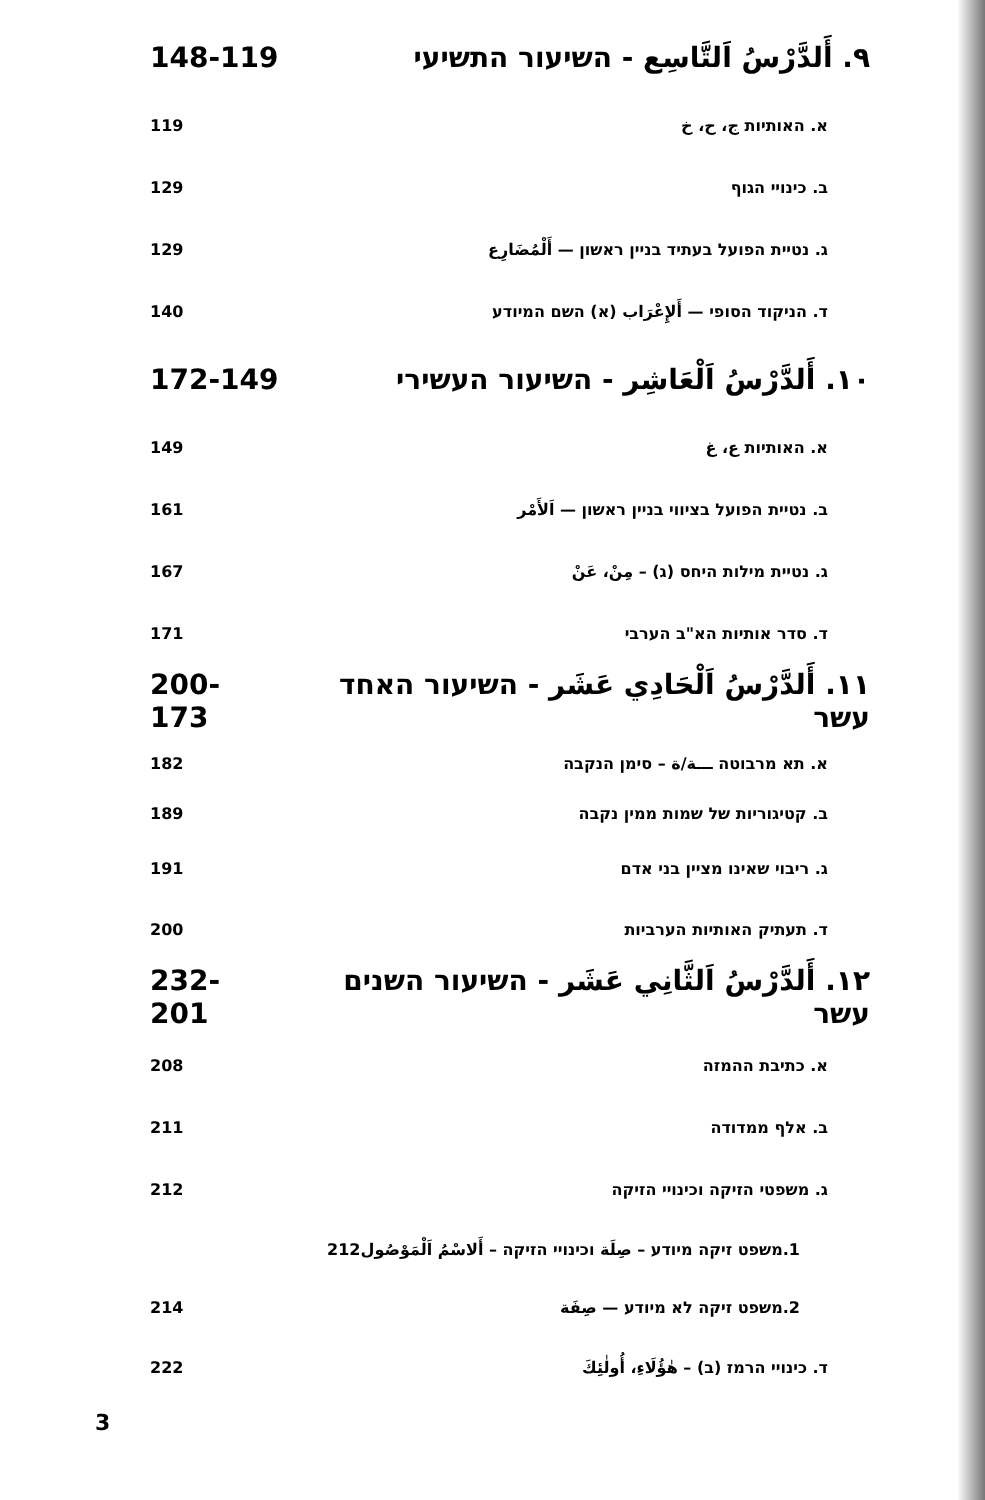٩. أَلدَّرْسُ اَلتَّاسِع - השיעור התשיעי 148-119
א. האותיות ج، ح، خ 119
ב. כינויי הגוף 129
ג. נטיית הפועל בעתיד בניין ראשון — أَلْمُضَارِع 129
ד. הניקוד הסופי — أَلإِعْرَاب (א) השם המיודע 140
١٠. أَلدَّرْسُ اَلْعَاشِر - השיעור העשירי 172-149
א. האותיות ع، غ 149
ב. נטיית הפועל בציווי בניין ראשון — اَلأَمْر 161
ג. נטיית מילות היחס (ג) – مِنْ، عَنْ 167
ד. סדר אותיות הא"ב הערבי 171
١١. أَلدَّرْسُ اَلْحَادِي عَشَر - השיעור האחד עשר 200-173
א. תא מרבוטה ـــة/ة – סימן הנקבה 182
ב. קטיגוריות של שמות ממין נקבה 189
ג. ריבוי שאינו מציין בני אדם 191
ד. תעתיק האותיות הערביות 200
١٢. أَلدَّرْسُ اَلثَّانِي عَشَر - השיעור השנים עשר 232-201
א. כתיבת ההמזה 208
ב. אלף ממדודה 211
ג. משפטי הזיקה וכינויי הזיקה 212
1.משפט זיקה מיודע – صِلَة וכינויי הזיקה – أَلاسْمُ اَلْمَوْصُول212
2.משפט זיקה לא מיודע — صِفَة 214
ד. כינויי הרמז (ב) – هٰؤُلَاءِ، أُولٰئِكَ 222
3